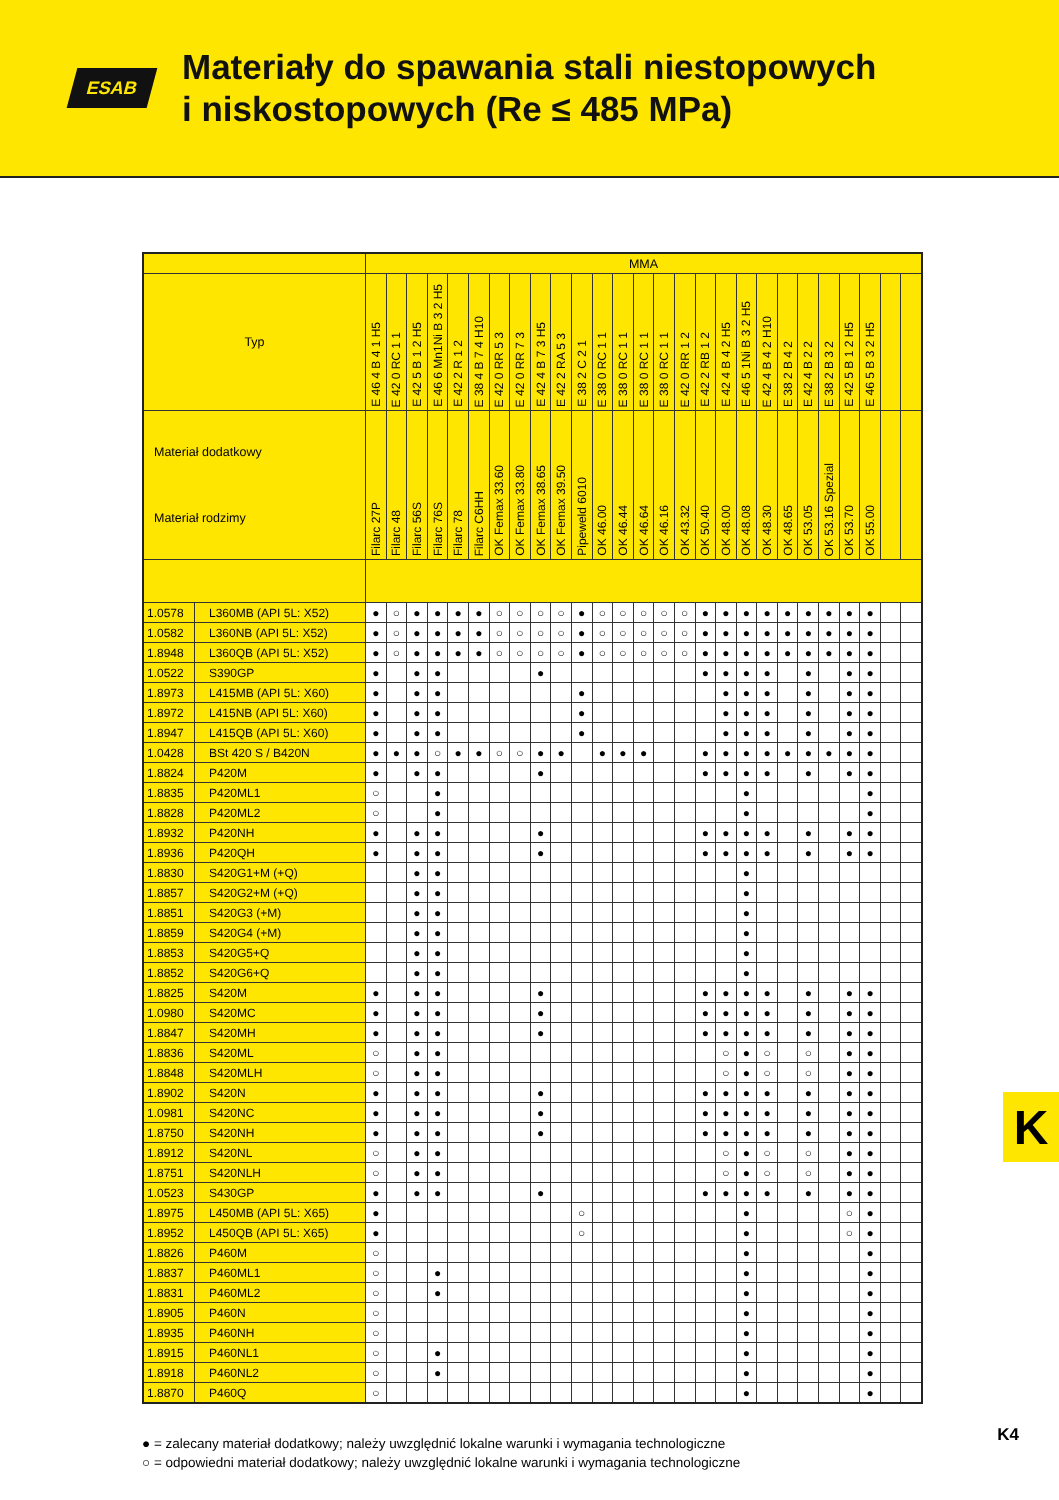ESAB
Materiały do spawania stali niestopowych
i niskostopowych (Re ≤ 485 MPa)
| | | MMA | | | | | | | | | | | | | | | | | | | | | | | | | | |
| --- | --- | --- | --- | --- | --- | --- | --- | --- | --- | --- | --- | --- | --- | --- | --- | --- | --- | --- | --- | --- | --- | --- | --- | --- | --- | --- | --- | --- |
| Typ | | E 46 4 B 4 1 H5 | E 42 0 RC 1 1 | E 42 5 B 1 2 H5 | E 46 6 Mn1Ni B 3 2 H5 | E 42 2 R 1 2 | E 38 4 B 7 4 H10 | E 42 0 RR 5 3 | E 42 0 RR 7 3 | E 42 4 B 7 3 H5 | E 42 2 RA 5 3 | E 38 2 C 2 1 | E 38 0 RC 1 1 | E 38 0 RC 1 1 | E 38 0 RC 1 1 | E 38 0 RC 1 1 | E 42 0 RR 1 2 | E 42 2 RB 1 2 | E 42 4 B 4 2 H5 | E 46 5 1Ni B 3 2 H5 | E 42 4 B 4 2 H10 | E 38 2 B 4 2 | E 42 4 B 2 2 | E 38 2 B 3 2 | E 42 5 B 1 2 H5 | E 46 5 B 3 2 H5 | | |
| Materiał dodatkowy Materiał rodzimy | | Filarc 27P | Filarc 48 | Filarc 56S | Filarc 76S | Filarc 78 | Filarc C6HH | OK Femax 33.60 | OK Femax 33.80 | OK Femax 38.65 | OK Femax 39.50 | Pipeweld 6010 | OK 46.00 | OK 46.44 | OK 46.64 | OK 46.16 | OK 43.32 | OK 50.40 | OK 48.00 | OK 48.08 | OK 48.30 | OK 48.65 | OK 53.05 | OK 53.16 Spezial | OK 53.70 | OK 55.00 | | |
| 1.0578 | L360MB (API 5L: X52) | ● | ○ | ● | ● | ● | ● | ○ | ○ | ○ | ○ | ● | ○ | ○ | ○ | ○ | ○ | ● | ● | ● | ● | ● | ● | ● | ● | ● | | |
| 1.0582 | L360NB (API 5L: X52) | ● | ○ | ● | ● | ● | ● | ○ | ○ | ○ | ○ | ● | ○ | ○ | ○ | ○ | ○ | ● | ● | ● | ● | ● | ● | ● | ● | ● | | |
| 1.8948 | L360QB (API 5L: X52) | ● | ○ | ● | ● | ● | ● | ○ | ○ | ○ | ○ | ● | ○ | ○ | ○ | ○ | ○ | ● | ● | ● | ● | ● | ● | ● | ● | ● | | |
| 1.0522 | S390GP | ● | | ● | ● | | | | | ● | | | | | | | | ● | ● | ● | ● | | ● | | ● | ● | | |
| 1.8973 | L415MB (API 5L: X60) | ● | | ● | ● | | | | | | | ● | | | | | | | ● | ● | ● | | ● | | ● | ● | | |
| 1.8972 | L415NB (API 5L: X60) | ● | | ● | ● | | | | | | | ● | | | | | | | ● | ● | ● | | ● | | ● | ● | | |
| 1.8947 | L415QB (API 5L: X60) | ● | | ● | ● | | | | | | | ● | | | | | | | ● | ● | ● | | ● | | ● | ● | | |
| 1.0428 | BSt 420 S / B420N | ● | ● | ● | ○ | ● | ● | ○ | ○ | ● | ● | | ● | ● | ● | | | ● | ● | ● | ● | ● | ● | ● | ● | ● | | |
| 1.8824 | P420M | ● | | ● | ● | | | | | ● | | | | | | | | ● | ● | ● | ● | | ● | | ● | ● | | |
| 1.8835 | P420ML1 | ○ | | | ● | | | | | | | | | | | | | | | ● | | | | | | ● | | |
| 1.8828 | P420ML2 | ○ | | | ● | | | | | | | | | | | | | | | ● | | | | | | ● | | |
| 1.8932 | P420NH | ● | | ● | ● | | | | | ● | | | | | | | | ● | ● | ● | ● | | ● | | ● | ● | | |
| 1.8936 | P420QH | ● | | ● | ● | | | | | ● | | | | | | | | ● | ● | ● | ● | | ● | | ● | ● | | |
| 1.8830 | S420G1+M (+Q) | | | ● | ● | | | | | | | | | | | | | | | ● | | | | | | | | |
| 1.8857 | S420G2+M (+Q) | | | ● | ● | | | | | | | | | | | | | | | ● | | | | | | | | |
| 1.8851 | S420G3 (+M) | | | ● | ● | | | | | | | | | | | | | | | ● | | | | | | | | |
| 1.8859 | S420G4 (+M) | | | ● | ● | | | | | | | | | | | | | | | ● | | | | | | | | |
| 1.8853 | S420G5+Q | | | ● | ● | | | | | | | | | | | | | | | ● | | | | | | | | |
| 1.8852 | S420G6+Q | | | ● | ● | | | | | | | | | | | | | | | ● | | | | | | | | |
| 1.8825 | S420M | ● | | ● | ● | | | | | ● | | | | | | | | ● | ● | ● | ● | | ● | | ● | ● | | |
| 1.0980 | S420MC | ● | | ● | ● | | | | | ● | | | | | | | | ● | ● | ● | ● | | ● | | ● | ● | | |
| 1.8847 | S420MH | ● | | ● | ● | | | | | ● | | | | | | | | ● | ● | ● | ● | | ● | | ● | ● | | |
| 1.8836 | S420ML | ○ | | ● | ● | | | | | | | | | | | | | | ○ | ● | ○ | | ○ | | ● | ● | | |
| 1.8848 | S420MLH | ○ | | ● | ● | | | | | | | | | | | | | | ○ | ● | ○ | | ○ | | ● | ● | | |
| 1.8902 | S420N | ● | | ● | ● | | | | | ● | | | | | | | | ● | ● | ● | ● | | ● | | ● | ● | | |
| 1.0981 | S420NC | ● | | ● | ● | | | | | ● | | | | | | | | ● | ● | ● | ● | | ● | | ● | ● | | |
| 1.8750 | S420NH | ● | | ● | ● | | | | | ● | | | | | | | | ● | ● | ● | ● | | ● | | ● | ● | | |
| 1.8912 | S420NL | ○ | | ● | ● | | | | | | | | | | | | | | ○ | ● | ○ | | ○ | | ● | ● | | |
| 1.8751 | S420NLH | ○ | | ● | ● | | | | | | | | | | | | | | ○ | ● | ○ | | ○ | | ● | ● | | |
| 1.0523 | S430GP | ● | | ● | ● | | | | | ● | | | | | | | | ● | ● | ● | ● | | ● | | ● | ● | | |
| 1.8975 | L450MB (API 5L: X65) | ● | | | | | | | | | | ○ | | | | | | | | ● | | | | | ○ | ● | | |
| 1.8952 | L450QB (API 5L: X65) | ● | | | | | | | | | | ○ | | | | | | | | ● | | | | | ○ | ● | | |
| 1.8826 | P460M | ○ | | | | | | | | | | | | | | | | | | ● | | | | | | ● | | |
| 1.8837 | P460ML1 | ○ | | | ● | | | | | | | | | | | | | | | ● | | | | | | ● | | |
| 1.8831 | P460ML2 | ○ | | | ● | | | | | | | | | | | | | | | ● | | | | | | ● | | |
| 1.8905 | P460N | ○ | | | | | | | | | | | | | | | | | | ● | | | | | | ● | | |
| 1.8935 | P460NH | ○ | | | | | | | | | | | | | | | | | | ● | | | | | | ● | | |
| 1.8915 | P460NL1 | ○ | | | ● | | | | | | | | | | | | | | | ● | | | | | | ● | | |
| 1.8918 | P460NL2 | ○ | | | ● | | | | | | | | | | | | | | | ● | | | | | | ● | | |
| 1.8870 | P460Q | ○ | | | | | | | | | | | | | | | | | | ● | | | | | | ● | | |
● = zalecany materiał dodatkowy; należy uwzględnić lokalne warunki i wymagania technologiczne
○ = odpowiedni materiał dodatkowy; należy uwzględnić lokalne warunki i wymagania technologiczne
K
K4